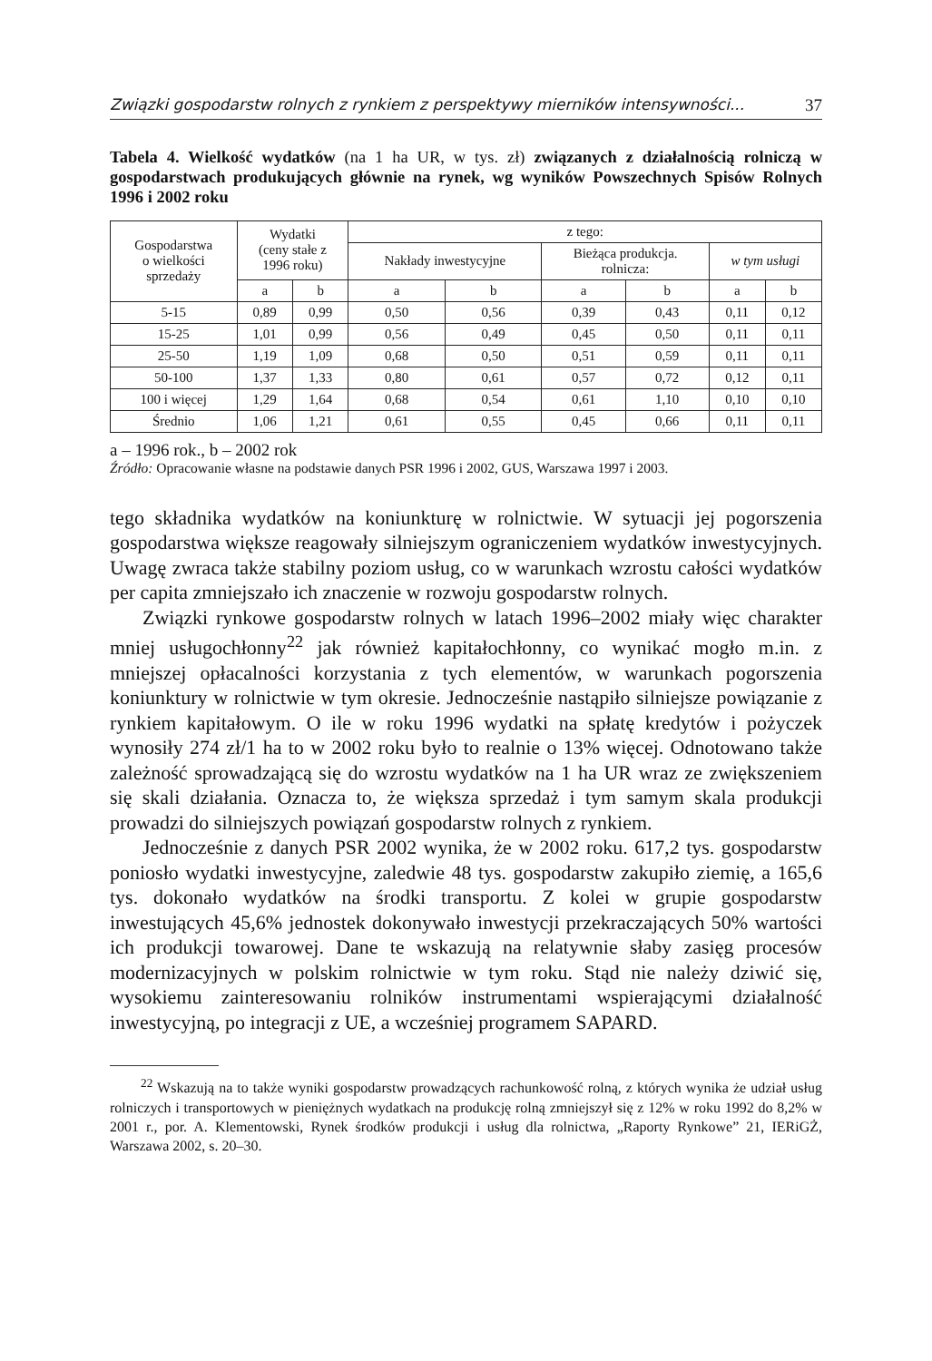Związki gospodarstw rolnych z rynkiem z perspektywy mierników intensywności... 37
Tabela 4. Wielkość wydatków (na 1 ha UR, w tys. zł) związanych z działalnością rolniczą w gospodarstwach produkujących głównie na rynek, wg wyników Powszechnych Spisów Rolnych 1996 i 2002 roku
| Gospodarstwa o wielkości sprzedaży | Wydatki (ceny stałe z 1996 roku) | | z tego: | | | | | |
| --- | --- | --- | --- | --- | --- | --- | --- | --- |
| | | | Nakłady inwestycyjne | | Bieżąca produkcja. rolnicza: | | w tym usługi | |
| | a | b | a | b | a | b | a | b |
| 5-15 | 0,89 | 0,99 | 0,50 | 0,56 | 0,39 | 0,43 | 0,11 | 0,12 |
| 15-25 | 1,01 | 0,99 | 0,56 | 0,49 | 0,45 | 0,50 | 0,11 | 0,11 |
| 25-50 | 1,19 | 1,09 | 0,68 | 0,50 | 0,51 | 0,59 | 0,11 | 0,11 |
| 50-100 | 1,37 | 1,33 | 0,80 | 0,61 | 0,57 | 0,72 | 0,12 | 0,11 |
| 100 i więcej | 1,29 | 1,64 | 0,68 | 0,54 | 0,61 | 1,10 | 0,10 | 0,10 |
| Średnio | 1,06 | 1,21 | 0,61 | 0,55 | 0,45 | 0,66 | 0,11 | 0,11 |
a – 1996 rok., b – 2002 rok
Źródło: Opracowanie własne na podstawie danych PSR 1996 i 2002, GUS, Warszawa 1997 i 2003.
tego składnika wydatków na koniunkturę w rolnictwie. W sytuacji jej pogorszenia gospodarstwa większe reagowały silniejszym ograniczeniem wydatków inwestycyjnych. Uwagę zwraca także stabilny poziom usług, co w warunkach wzrostu całości wydatków per capita zmniejszało ich znaczenie w rozwoju gospodarstw rolnych.
Związki rynkowe gospodarstw rolnych w latach 1996–2002 miały więc charakter mniej usługochłonny<sup>22</sup> jak również kapitałochłonny, co wynikać mogło m.in. z mniejszej opłacalności korzystania z tych elementów, w warunkach pogorszenia koniunktury w rolnictwie w tym okresie. Jednocześnie nastąpiło silniejsze powiązanie z rynkiem kapitałowym. O ile w roku 1996 wydatki na spłatę kredytów i pożyczek wynosiły 274 zł/1 ha to w 2002 roku było to realnie o 13% więcej. Odnotowano także zależność sprowadzającą się do wzrostu wydatków na 1 ha UR wraz ze zwiększeniem się skali działania. Oznacza to, że większa sprzedaż i tym samym skala produkcji prowadzi do silniejszych powiązań gospodarstw rolnych z rynkiem.
Jednocześnie z danych PSR 2002 wynika, że w 2002 roku. 617,2 tys. gospodarstw poniosło wydatki inwestycyjne, zaledwie 48 tys. gospodarstw zakupiło ziemię, a 165,6 tys. dokonało wydatków na środki transportu. Z kolei w grupie gospodarstw inwestujących 45,6% jednostek dokonywało inwestycji przekraczających 50% wartości ich produkcji towarowej. Dane te wskazują na relatywnie słaby zasięg procesów modernizacyjnych w polskim rolnictwie w tym roku. Stąd nie należy dziwić się, wysokiemu zainteresowaniu rolników instrumentami wspierającymi działalność inwestycyjną, po integracji z UE, a wcześniej programem SAPARD.
<sup>22</sup> Wskazują na to także wyniki gospodarstw prowadzących rachunkowość rolną, z których wynika że udział usług rolniczych i transportowych w pieniężnych wydatkach na produkcję rolną zmniejszył się z 12% w roku 1992 do 8,2% w 2001 r., por. A. Klementowski, Rynek środków produkcji i usług dla rolnictwa, „Raporty Rynkowe” 21, IERiGŻ, Warszawa 2002, s. 20–30.